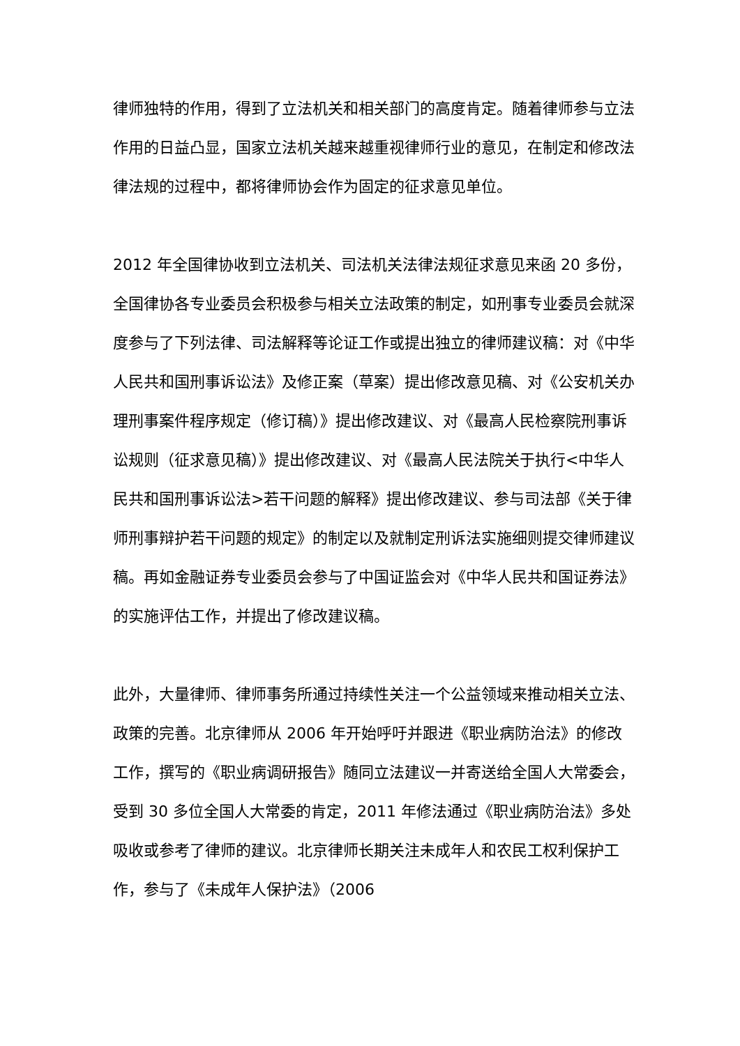律师独特的作用，得到了立法机关和相关部门的高度肯定。随着律师参与立法作用的日益凸显，国家立法机关越来越重视律师行业的意见，在制定和修改法律法规的过程中，都将律师协会作为固定的征求意见单位。
2012 年全国律协收到立法机关、司法机关法律法规征求意见来函 20 多份，全国律协各专业委员会积极参与相关立法政策的制定，如刑事专业委员会就深度参与了下列法律、司法解释等论证工作或提出独立的律师建议稿：对《中华人民共和国刑事诉讼法》及修正案（草案）提出修改意见稿、对《公安机关办理刑事案件程序规定（修订稿）》提出修改建议、对《最高人民检察院刑事诉讼规则（征求意见稿）》提出修改建议、对《最高人民法院关于执行<中华人民共和国刑事诉讼法>若干问题的解释》提出修改建议、参与司法部《关于律师刑事辩护若干问题的规定》的制定以及就制定刑诉法实施细则提交律师建议稿。再如金融证券专业委员会参与了中国证监会对《中华人民共和国证券法》的实施评估工作，并提出了修改建议稿。
此外，大量律师、律师事务所通过持续性关注一个公益领域来推动相关立法、政策的完善。北京律师从 2006 年开始呼吁并跟进《职业病防治法》的修改工作，撰写的《职业病调研报告》随同立法建议一并寄送给全国人大常委会，受到 30 多位全国人大常委的肯定，2011 年修法通过《职业病防治法》多处吸收或参考了律师的建议。北京律师长期关注未成年人和农民工权利保护工作，参与了《未成年人保护法》（2006